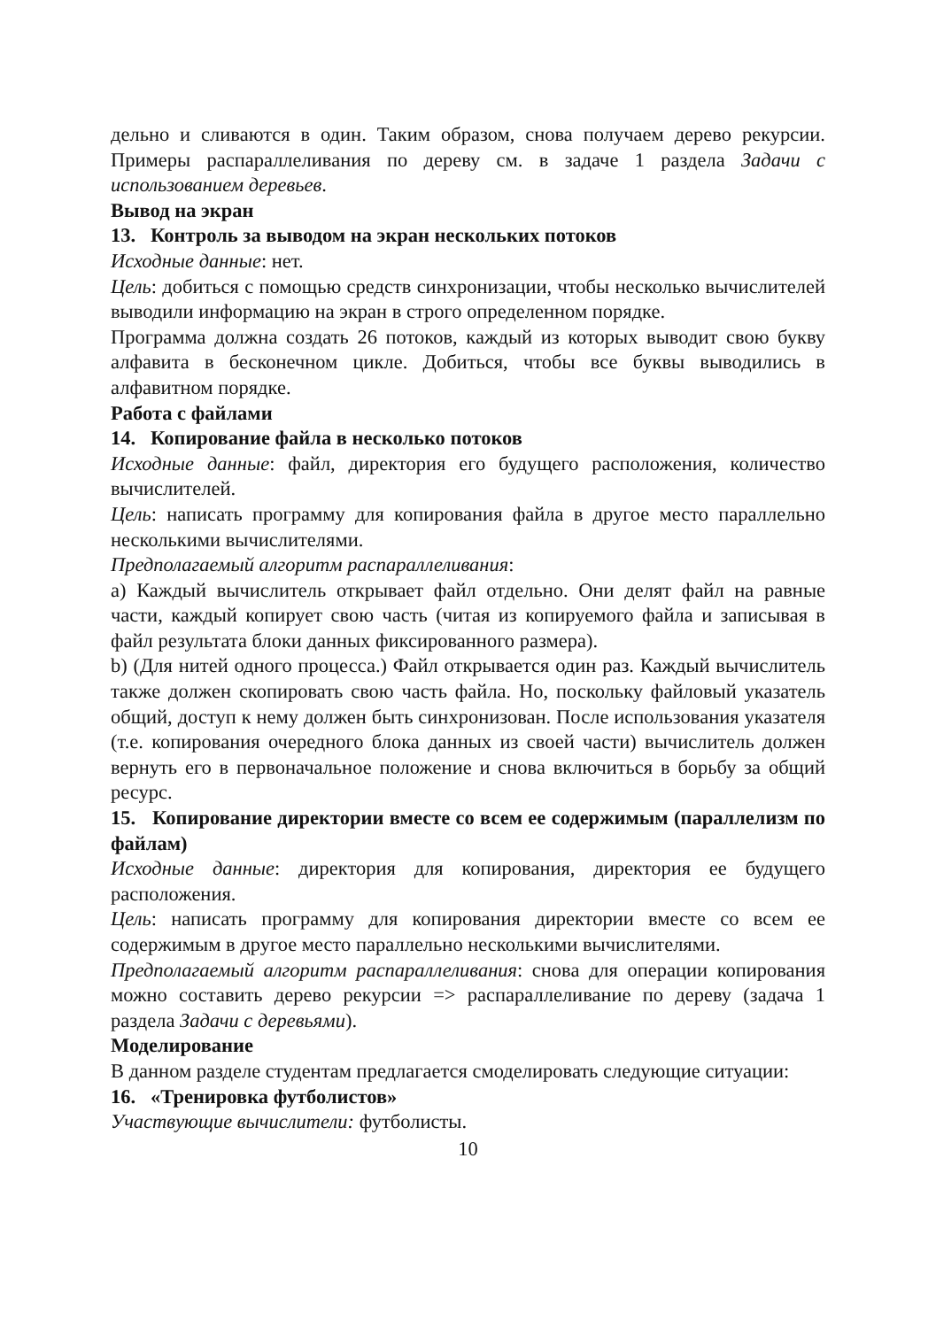дельно и сливаются в один. Таким образом, снова получаем дерево рекурсии. Примеры распараллеливания по дереву см. в задаче 1 раздела Задачи с использованием деревьев.
Вывод на экран
13. Контроль за выводом на экран нескольких потоков
Исходные данные: нет.
Цель: добиться с помощью средств синхронизации, чтобы несколько вычислителей выводили информацию на экран в строго определенном порядке.
Программа должна создать 26 потоков, каждый из которых выводит свою букву алфавита в бесконечном цикле. Добиться, чтобы все буквы выводились в алфавитном порядке.
Работа с файлами
14. Копирование файла в несколько потоков
Исходные данные: файл, директория его будущего расположения, количество вычислителей.
Цель: написать программу для копирования файла в другое место параллельно несколькими вычислителями.
Предполагаемый алгоритм распараллеливания:
a) Каждый вычислитель открывает файл отдельно. Они делят файл на равные части, каждый копирует свою часть (читая из копируемого файла и записывая в файл результата блоки данных фиксированного размера).
b) (Для нитей одного процесса.) Файл открывается один раз. Каждый вычислитель также должен скопировать свою часть файла. Но, поскольку файловый указатель общий, доступ к нему должен быть синхронизован. После использования указателя (т.е. копирования очередного блока данных из своей части) вычислитель должен вернуть его в первоначальное положение и снова включиться в борьбу за общий ресурс.
15. Копирование директории вместе со всем ее содержимым (параллелизм по файлам)
Исходные данные: директория для копирования, директория ее будущего расположения.
Цель: написать программу для копирования директории вместе со всем ее содержимым в другое место параллельно несколькими вычислителями.
Предполагаемый алгоритм распараллеливания: снова для операции копирования можно составить дерево рекурсии => распараллеливание по дереву (задача 1 раздела Задачи с деревьями).
Моделирование
В данном разделе студентам предлагается смоделировать следующие ситуации:
16. «Тренировка футболистов»
Участвующие вычислители: футболисты.
10